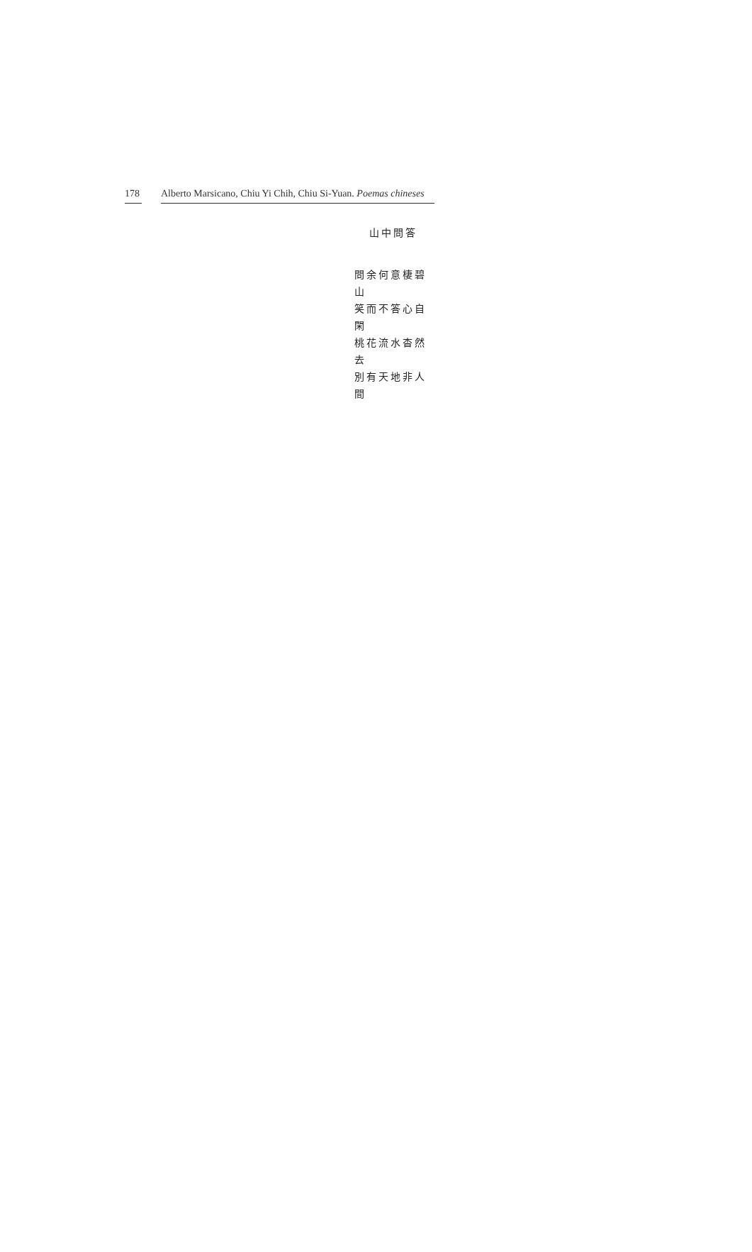178 Alberto Marsicano, Chiu Yi Chih, Chiu Si-Yuan. Poemas chineses
山中問答
問余何意棲碧山
笑而不答心自閑
桃花流水杳然去
別有天地非人間